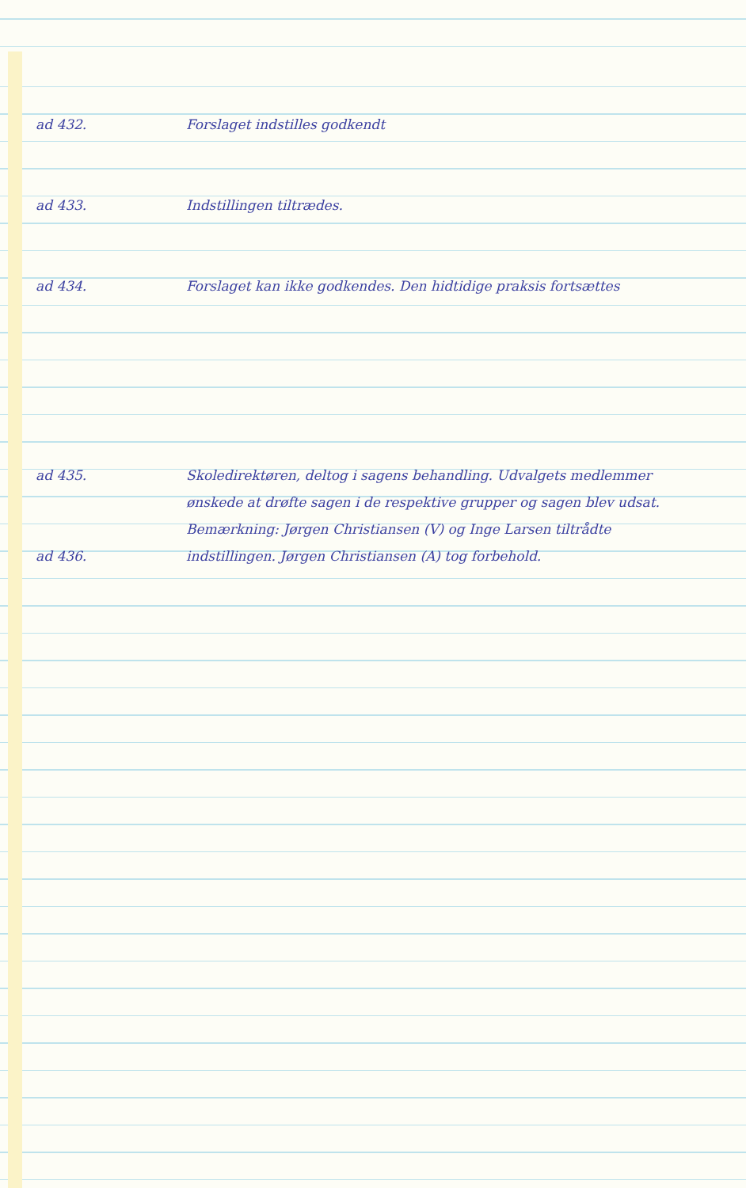ad 432. Forslaget indstilles godkendt
ad 433. Indstillingen tiltrædes.
ad 434. Forslaget kan ikke godkendes. Den hidtidige praksis fortsættes
ad 435. Skoledirektøren, deltog i sagens behandling. Udvalgets medlemmer ønskede at drøfte sagen i de respektive grupper og sagen blev udsat.
ad 436.
Bemærkning: Jørgen Christiansen (V) og Inge Larsen tiltrådte indstillingen. Jørgen Christiansen (A) tog forbehold.